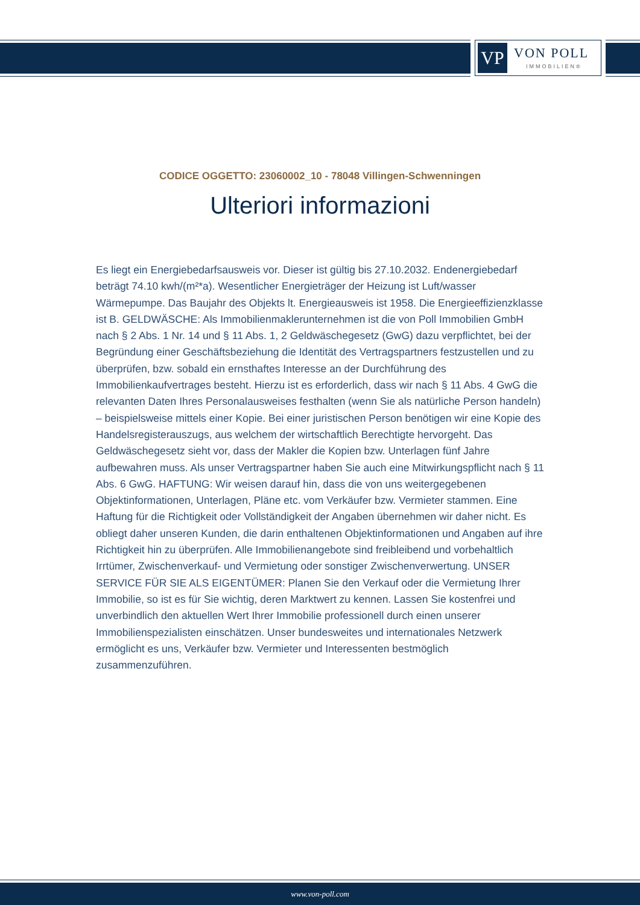VP VON POLL
IMMOBILIEN®
CODICE OGGETTO: 23060002_10 - 78048 Villingen-Schwenningen
Ulteriori informazioni
Es liegt ein Energiebedarfsausweis vor. Dieser ist gültig bis 27.10.2032. Endenergiebedarf beträgt 74.10 kwh/(m²*a). Wesentlicher Energieträger der Heizung ist Luft/wasser Wärmepumpe. Das Baujahr des Objekts lt. Energieausweis ist 1958. Die Energieeffizienzklasse ist B. GELDWÄSCHE: Als Immobilienmaklerunternehmen ist die von Poll Immobilien GmbH nach § 2 Abs. 1 Nr. 14 und § 11 Abs. 1, 2 Geldwäschegesetz (GwG) dazu verpflichtet, bei der Begründung einer Geschäftsbeziehung die Identität des Vertragspartners festzustellen und zu überprüfen, bzw. sobald ein ernsthaftes Interesse an der Durchführung des Immobilienkaufvertrages besteht. Hierzu ist es erforderlich, dass wir nach § 11 Abs. 4 GwG die relevanten Daten Ihres Personalausweises festhalten (wenn Sie als natürliche Person handeln) – beispielsweise mittels einer Kopie. Bei einer juristischen Person benötigen wir eine Kopie des Handelsregisterauszugs, aus welchem der wirtschaftlich Berechtigte hervorgeht. Das Geldwäschegesetz sieht vor, dass der Makler die Kopien bzw. Unterlagen fünf Jahre aufbewahren muss. Als unser Vertragspartner haben Sie auch eine Mitwirkungspflicht nach § 11 Abs. 6 GwG. HAFTUNG: Wir weisen darauf hin, dass die von uns weitergegebenen Objektinformationen, Unterlagen, Pläne etc. vom Verkäufer bzw. Vermieter stammen. Eine Haftung für die Richtigkeit oder Vollständigkeit der Angaben übernehmen wir daher nicht. Es obliegt daher unseren Kunden, die darin enthaltenen Objektinformationen und Angaben auf ihre Richtigkeit hin zu überprüfen. Alle Immobilienangebote sind freibleibend und vorbehaltlich Irrtümer, Zwischenverkauf- und Vermietung oder sonstiger Zwischenverwertung. UNSER SERVICE FÜR SIE ALS EIGENTÜMER: Planen Sie den Verkauf oder die Vermietung Ihrer Immobilie, so ist es für Sie wichtig, deren Marktwert zu kennen. Lassen Sie kostenfrei und unverbindlich den aktuellen Wert Ihrer Immobilie professionell durch einen unserer Immobilienspezialisten einschätzen. Unser bundesweites und internationales Netzwerk ermöglicht es uns, Verkäufer bzw. Vermieter und Interessenten bestmöglich zusammenzuführen.
www.von-poll.com